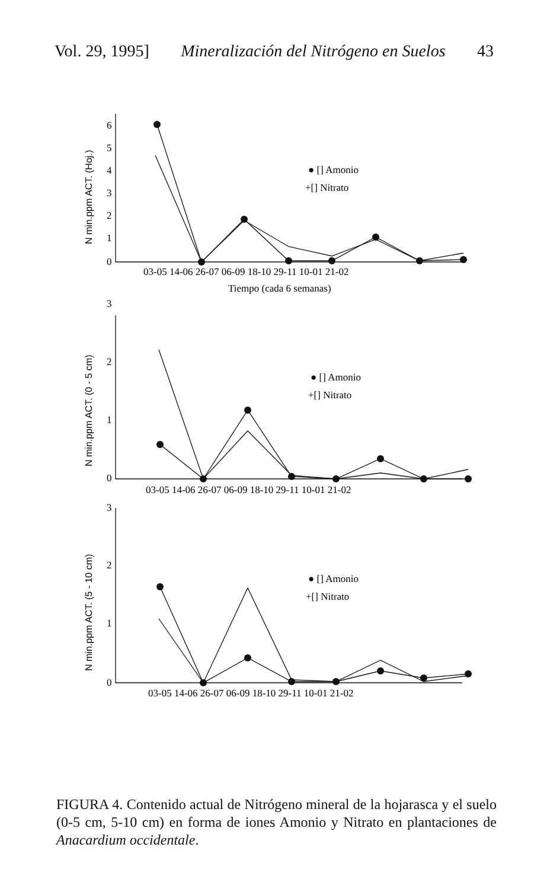Vol. 29, 1995] Mineralización del Nitrógeno en Suelos 43
0
1
2
3
4
5
6
03-05 14-06 26-07 06-09 18-10 29-11 10-01 21-02
Tiempo (cada 6 semanas)
● [] Amonio
+[] Nitrato
0
1
2
3
03-05 14-06 26-07 06-09 18-10 29-11 10-01 21-02
● [] Amonio
+[] Nitrato
0
1
2
3
03-05 14-06 26-07 06-09 18-10 29-11 10-01 21-02
● [] Amonio
+[] Nitrato
N min.ppm ACT. (Hoj.)
N min.ppm ACT. (0 - 5 cm)
N min.ppm ACT. (5 - 10 cm)
FIGURA 4. Contenido actual de Nitrógeno mineral de la hojarasca y el suelo (0-5 cm, 5-10 cm) en forma de iones Amonio y Nitrato en plantaciones de Anacardium occidentale.